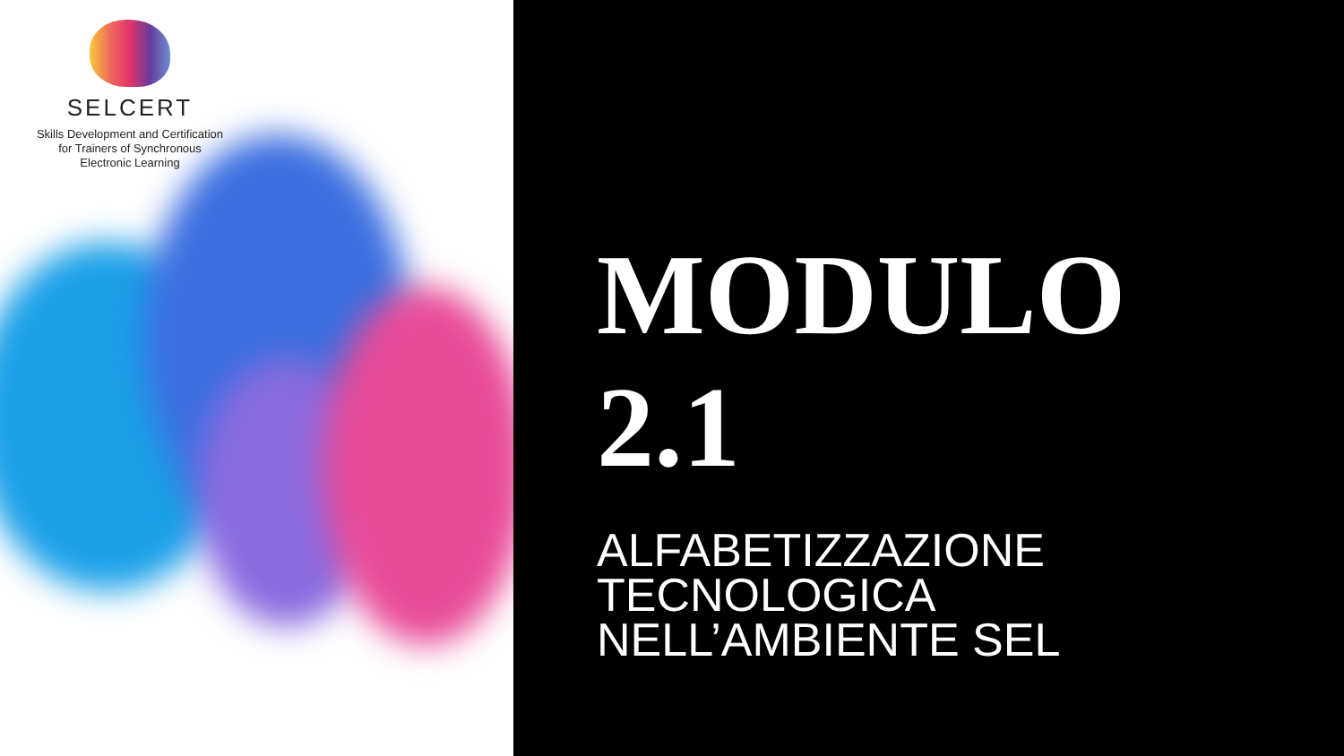SELCERT
Skills Development and Certification
for Trainers of Synchronous
Electronic Learning
MODULO
2.1
ALFABETIZZAZIONE
TECNOLOGICA
NELL’AMBIENTE SEL